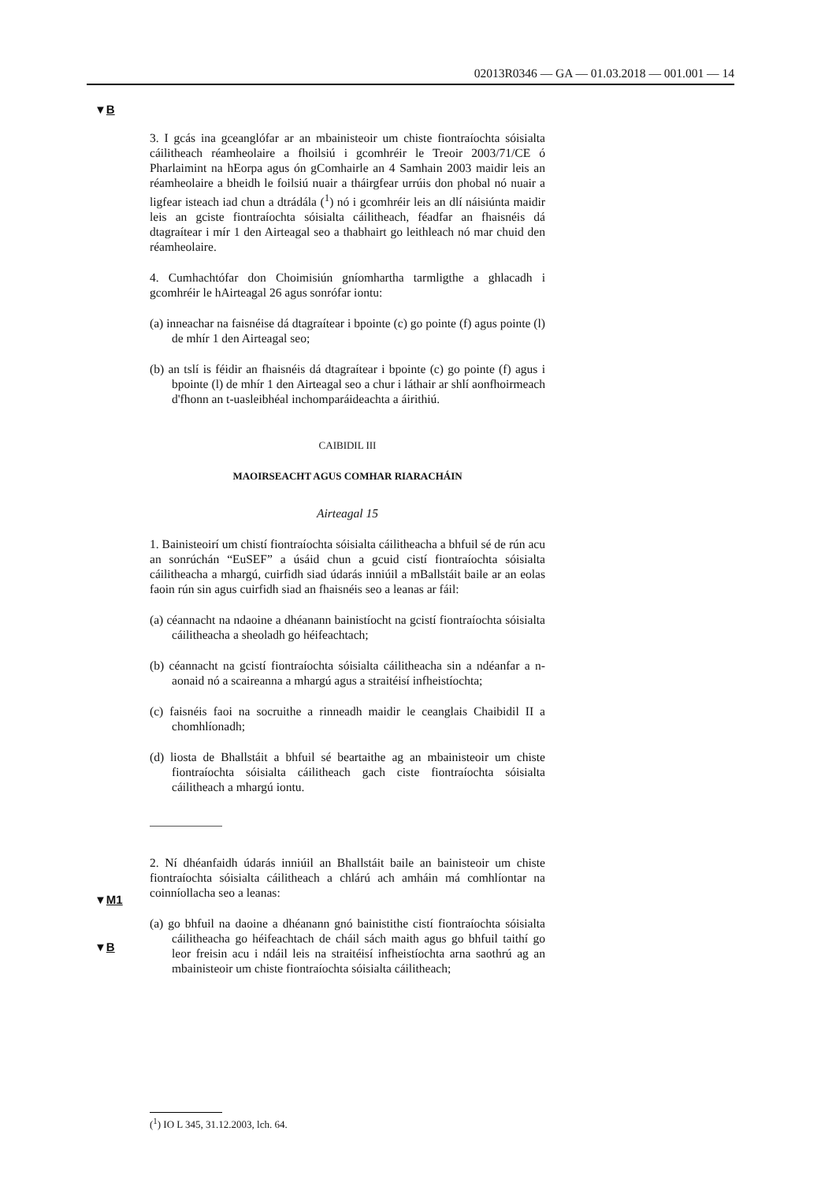02013R0346 — GA — 01.03.2018 — 001.001 — 14
▼B
▼M1
▼B
3. I gcás ina gceanglófar ar an mbainisteoir um chiste fiontraíochta sóisialta cáilitheach réamheolaire a fhoilsiú i gcomhréir le Treoir 2003/71/CE ó Pharlaimint na hEorpa agus ón gComhairle an 4 Samhain 2003 maidir leis an réamheolaire a bheidh le foilsiú nuair a tháirgfear urrúis don phobal nó nuair a ligfear isteach iad chun a dtrádála (<sup>1</sup>) nó i gcomhréir leis an dlí náisiúnta maidir leis an gciste fiontraíochta sóisialta cáilitheach, féadfar an fhaisnéis dá dtagraítear i mír 1 den Airteagal seo a thabhairt go leithleach nó mar chuid den réamheolaire.
4. Cumhachtófar don Choimisiún gníomhartha tarmligthe a ghlacadh i gcomhréir le hAirteagal 26 agus sonrófar iontu:
(a) inneachar na faisnéise dá dtagraítear i bpointe (c) go pointe (f) agus pointe (l) de mhír 1 den Airteagal seo;
(b) an tslí is féidir an fhaisnéis dá dtagraítear i bpointe (c) go pointe (f) agus i bpointe (l) de mhír 1 den Airteagal seo a chur i láthair ar shlí aonfhoirmeach d'fhonn an t-uasleibhéal inchomparáideachta a áirithiú.
CAIBIDIL III
MAOIRSEACHT AGUS COMHAR RIARACHÁIN
Airteagal 15
1. Bainisteoirí um chistí fiontraíochta sóisialta cáilitheacha a bhfuil sé de rún acu an sonrúchán “EuSEF” a úsáid chun a gcuid cistí fion­traíochta sóisialta cáilitheacha a mhargú, cuirfidh siad údarás inniúil a mBallstáit baile ar an eolas faoin rún sin agus cuirfidh siad an fhaisnéis seo a leanas ar fáil:
(a) céannacht na ndaoine a dhéanann bainistíocht na gcistí fiontraíochta sóisialta cáilitheacha a sheoladh go héifeachtach;
(b) céannacht na gcistí fiontraíochta sóisialta cáilitheacha sin a ndéanfar a n-aonaid nó a scaireanna a mhargú agus a straitéisí infheistíochta;
(c) faisnéis faoi na socruithe a rinneadh maidir le ceanglais Chaibidil II a chomhlíonadh;
(d) liosta de Bhallstáit a bhfuil sé beartaithe ag an mbainisteoir um chiste fiontraíochta sóisialta cáilitheach gach ciste fiontraíochta sóisialta cáilitheach a mhargú iontu.
2. Ní dhéanfaidh údarás inniúil an Bhallstáit baile an bainisteoir um chiste fiontraíochta sóisialta cáilitheach a chlárú ach amháin má comh­líontar na coinníollacha seo a leanas:
(a) go bhfuil na daoine a dhéanann gnó bainistithe cistí fiontraíochta sóisialta cáilitheacha go héifeachtach de cháil sách maith agus go bhfuil taithí go leor freisin acu i ndáil leis na straitéisí infheistíochta arna saothrú ag an mbainisteoir um chiste fiontraíochta sóisialta cáilitheach;
(<sup>1</sup>) IO L 345, 31.12.2003, lch. 64.